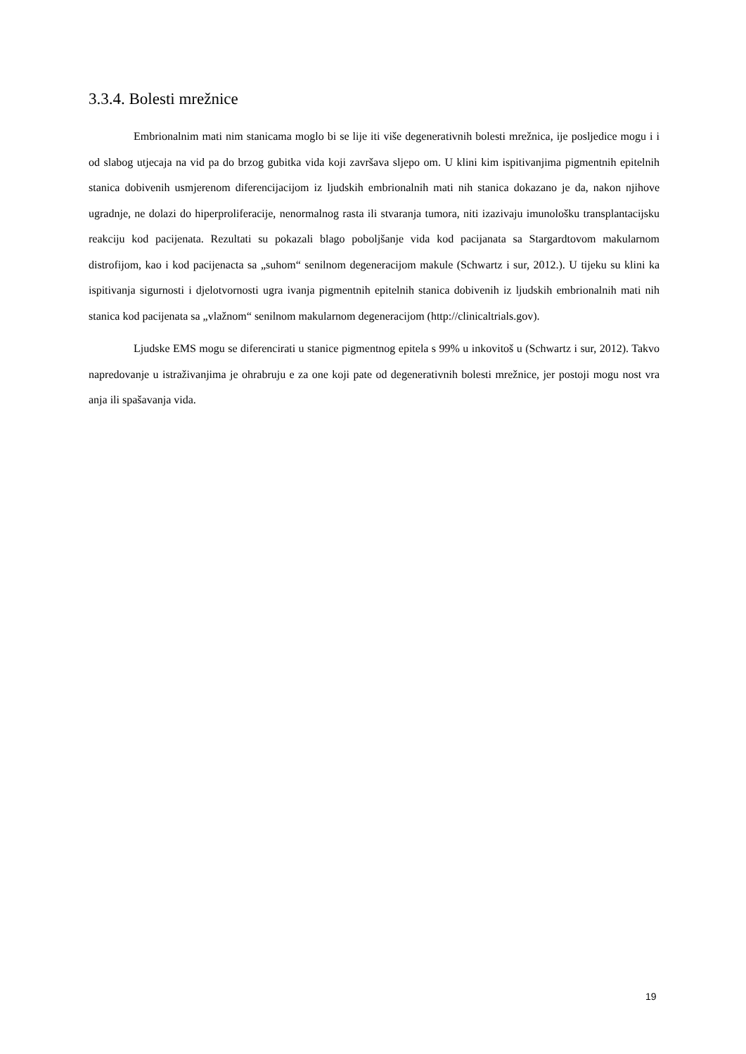3.3.4. Bolesti mrežnice
Embrionalnim mati nim stanicama moglo bi se lije iti više degenerativnih bolesti mrežnica, ije posljedice mogu i i od slabog utjecaja na vid pa do brzog gubitka vida koji završava sljepo om. U klini kim ispitivanjima pigmentnih epitelnih stanica dobivenih usmjerenom diferencijacijom iz ljudskih embrionalnih mati nih stanica dokazano je da, nakon njihove ugradnje, ne dolazi do hiperproliferacije, nenormalnog rasta ili stvaranja tumora, niti izazivaju imunološku transplantacijsku reakciju kod pacijenata. Rezultati su pokazali blago poboljšanje vida kod pacijanata sa Stargardtovom makularnom distrofijom, kao i kod pacijenacta sa „suhom“ senilnom degeneracijom makule (Schwartz i sur, 2012.). U tijeku su klini ka ispitivanja sigurnosti i djelotvornosti ugra ivanja pigmentnih epitelnih stanica dobivenih iz ljudskih embrionalnih mati nih stanica kod pacijenata sa „vlažnom“ senilnom makularnom degeneracijom (http://clinicaltrials.gov).
Ljudske EMS mogu se diferencirati u stanice pigmentnog epitela s 99% u inkovitoš u (Schwartz i sur, 2012). Takvo napredovanje u istraživanjima je ohrabruju e za one koji pate od degenerativnih bolesti mrežnice, jer postoji mogu nost vra anja ili spašavanja vida.
19